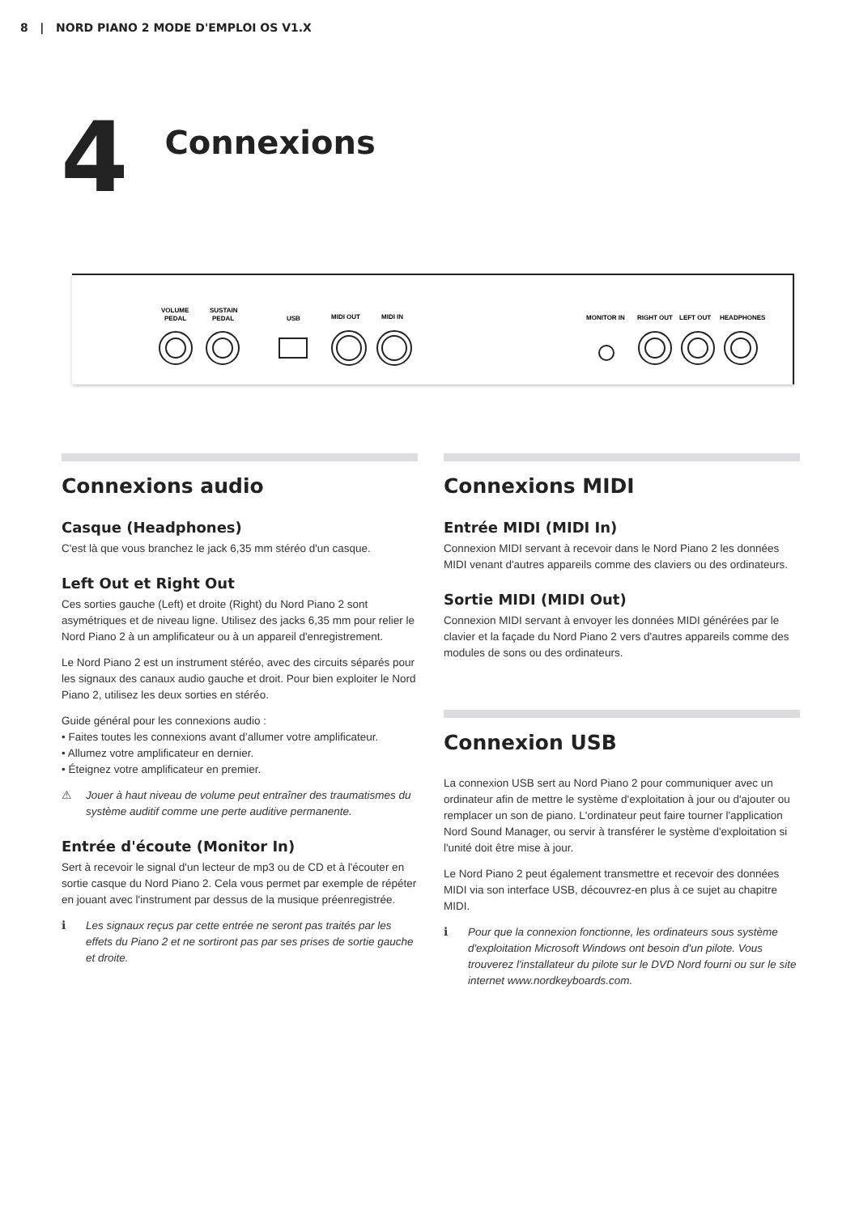8 | NORD PIANO 2 MODE D'EMPLOI OS V1.X
4
Connexions
VOLUME
PEDAL
SUSTAIN
PEDAL
USB
MIDI OUT
MIDI IN
MONITOR IN
RIGHT OUT
LEFT OUT
HEADPHONES
Connexions audio
Casque (Headphones)
C'est là que vous branchez le jack 6,35 mm stéréo d'un casque.
Left Out et Right Out
Ces sorties gauche (Left) et droite (Right) du Nord Piano 2 sont asymétriques et de niveau ligne. Utilisez des jacks 6,35 mm pour relier le Nord Piano 2 à un amplificateur ou à un appareil d'enregistrement.
Le Nord Piano 2 est un instrument stéréo, avec des circuits séparés pour les signaux des canaux audio gauche et droit. Pour bien exploiter le Nord Piano 2, utilisez les deux sorties en stéréo.
Guide général pour les connexions audio :
• Faites toutes les connexions avant d’allumer votre amplificateur.
• Allumez votre amplificateur en dernier.
• Éteignez votre amplificateur en premier.
⚠ Jouer à haut niveau de volume peut entraîner des traumatismes du système auditif comme une perte auditive permanente.
Entrée d'écoute (Monitor In)
Sert à recevoir le signal d'un lecteur de mp3 ou de CD et à l'écouter en sortie casque du Nord Piano 2. Cela vous permet par exemple de répéter en jouant avec l'instrument par dessus de la musique préenregistrée.
ℹ Les signaux reçus par cette entrée ne seront pas traités par les effets du Piano 2 et ne sortiront pas par ses prises de sortie gauche et droite.
Connexions MIDI
Entrée MIDI (MIDI In)
Connexion MIDI servant à recevoir dans le Nord Piano 2 les données MIDI venant d'autres appareils comme des claviers ou des ordinateurs.
Sortie MIDI (MIDI Out)
Connexion MIDI servant à envoyer les données MIDI générées par le clavier et la façade du Nord Piano 2 vers d'autres appareils comme des modules de sons ou des ordinateurs.
Connexion USB
La connexion USB sert au Nord Piano 2 pour communiquer avec un ordinateur afin de mettre le système d'exploitation à jour ou d'ajouter ou remplacer un son de piano. L'ordinateur peut faire tourner l'application Nord Sound Manager, ou servir à transférer le système d'exploitation si l'unité doit être mise à jour.
Le Nord Piano 2 peut également transmettre et recevoir des données MIDI via son interface USB, découvrez-en plus à ce sujet au chapitre MIDI.
ℹ Pour que la connexion fonctionne, les ordinateurs sous système d'exploitation Microsoft Windows ont besoin d'un pilote. Vous trouverez l'installateur du pilote sur le DVD Nord fourni ou sur le site internet www.nordkeyboards.com.